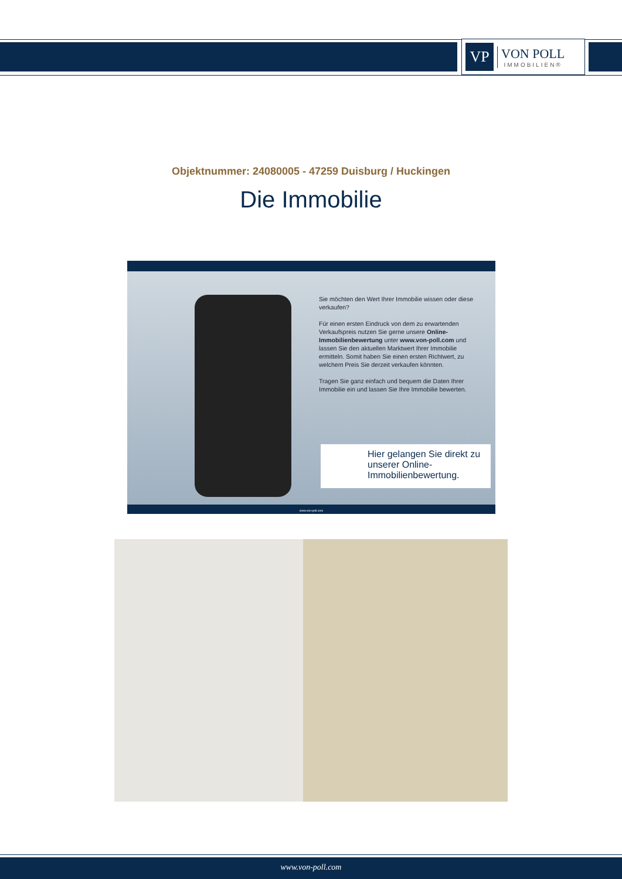VP
VON POLL
IMMOBILIEN®
Objektnummer: 24080005 - 47259 Duisburg / Huckingen
Die Immobilie
Sie möchten den Wert Ihrer Immobilie wissen oder diese verkaufen?
Für einen ersten Eindruck von dem zu erwartenden Verkaufspreis nutzen Sie gerne unsere Online-Immobilienbewertung unter www.von-poll.com und lassen Sie den aktuellen Marktwert Ihrer Immobilie ermitteln. Somit haben Sie einen ersten Richtwert, zu welchem Preis Sie derzeit verkaufen könnten.
Tragen Sie ganz einfach und bequem die Daten Ihrer Immobilie ein und lassen Sie Ihre Immobilie bewerten.
Hier gelangen Sie direkt zu unserer Online-Immobilienbewertung.
www.von-poll.com
www.von-poll.com